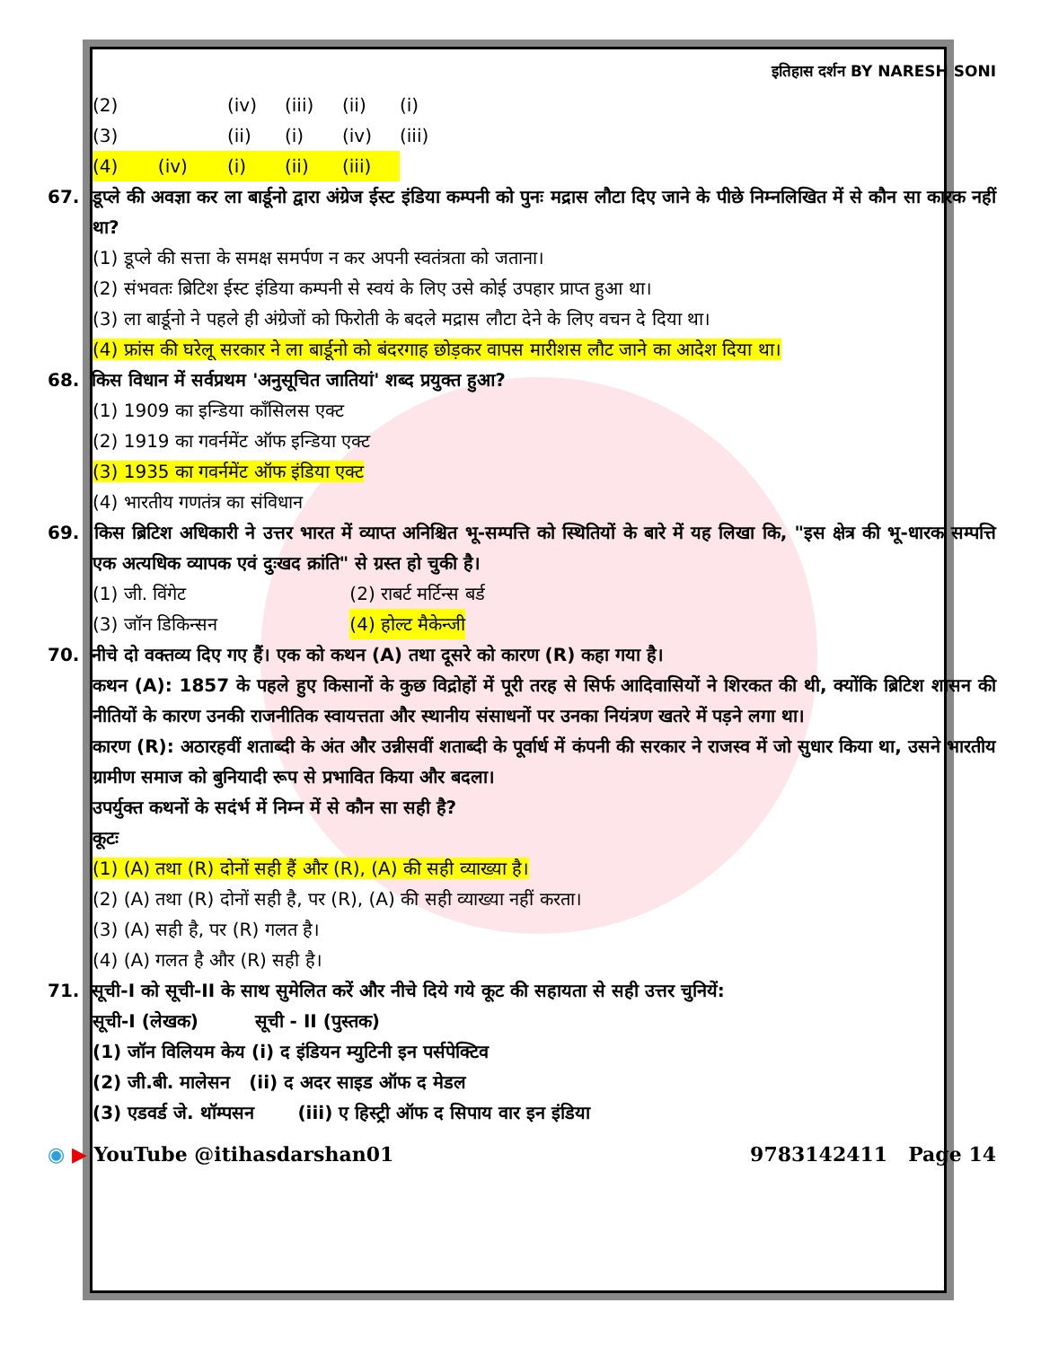इतिहास दर्शन BY NARESH SONI
(2) (iv) (iii) (ii) (i)
(3) (ii) (i) (iv) (iii)
(4) (iv) (i) (ii) (iii)
67. डूप्ले की अवज्ञा कर ला बार्डूनो द्वारा अंग्रेज ईस्ट इंडिया कम्पनी को पुनः मद्रास लौटा दिए जाने के पीछे निम्नलिखित में से कौन सा कारक नहीं था?
(1) डूप्ले की सत्ता के समक्ष समर्पण न कर अपनी स्वतंत्रता को जताना।
(2) संभवतः ब्रिटिश ईस्ट इंडिया कम्पनी से स्वयं के लिए उसे कोई उपहार प्राप्त हुआ था।
(3) ला बार्डूनो ने पहले ही अंग्रेजों को फिरोती के बदले मद्रास लौटा देने के लिए वचन दे दिया था।
(4) फ्रांस की घरेलू सरकार ने ला बार्डूनो को बंदरगाह छोड़कर वापस मारीशस लौट जाने का आदेश दिया था।
68. किस विधान में सर्वप्रथम 'अनुसूचित जातियां' शब्द प्रयुक्त हुआ?
(1) 1909 का इन्डिया कॉंसिलस एक्ट
(2) 1919 का गवर्नमेंट ऑफ इन्डिया एक्ट
(3) 1935 का गवर्नमेंट ऑफ इंडिया एक्ट
(4) भारतीय गणतंत्र का संविधान
69. किस ब्रिटिश अधिकारी ने उत्तर भारत में व्याप्त अनिश्चित भू-सम्पत्ति को स्थितियों के बारे में यह लिखा कि, "इस क्षेत्र की भू-धारक सम्पत्ति एक अत्यधिक व्यापक एवं दुःखद क्रांति" से ग्रस्त हो चुकी है।
(1) जी. विंगेट (2) राबर्ट मर्टिन्स बर्ड
(3) जॉन डिकिन्सन (4) होल्ट मैकेन्जी
70. नीचे दो वक्तव्य दिए गए हैं। एक को कथन (A) तथा दूसरे को कारण (R) कहा गया है।
कथन (A): 1857 के पहले हुए किसानों के कुछ विद्रोहों में पूरी तरह से सिर्फ आदिवासियों ने शिरकत की थी, क्योंकि ब्रिटिश शासन की नीतियों के कारण उनकी राजनीतिक स्वायत्तता और स्थानीय संसाधनों पर उनका नियंत्रण खतरे में पड़ने लगा था।
कारण (R): अठारहवीं शताब्दी के अंत और उन्नीसवीं शताब्दी के पूर्वार्ध में कंपनी की सरकार ने राजस्व में जो सुधार किया था, उसने भारतीय ग्रामीण समाज को बुनियादी रूप से प्रभावित किया और बदला।
उपर्युक्त कथनों के सदंर्भ में निम्न में से कौन सा सही है?
कूटः
(1) (A) तथा (R) दोनों सही हैं और (R), (A) की सही व्याख्या है।
(2) (A) तथा (R) दोनों सही है, पर (R), (A) की सही व्याख्या नहीं करता।
(3) (A) सही है, पर (R) गलत है।
(4) (A) गलत है और (R) सही है।
71. सूची-I को सूची-II के साथ सुमेलित करें और नीचे दिये गये कूट की सहायता से सही उत्तर चुनियें:
सूची-I (लेखक) सूची - II (पुस्तक)
(1) जॉन विलियम केय (i) द इंडियन म्युटिनी इन पर्सपेक्टिव
(2) जी.बी. मालेसन (ii) द अदर साइड ऑफ द मेडल
(3) एडवर्ड जे. थॉम्पसन (iii) ए हिस्ट्री ऑफ द सिपाय वार इन इंडिया
◉ ▶ YouTube @itihasdarshan01 9783142411 Page 14